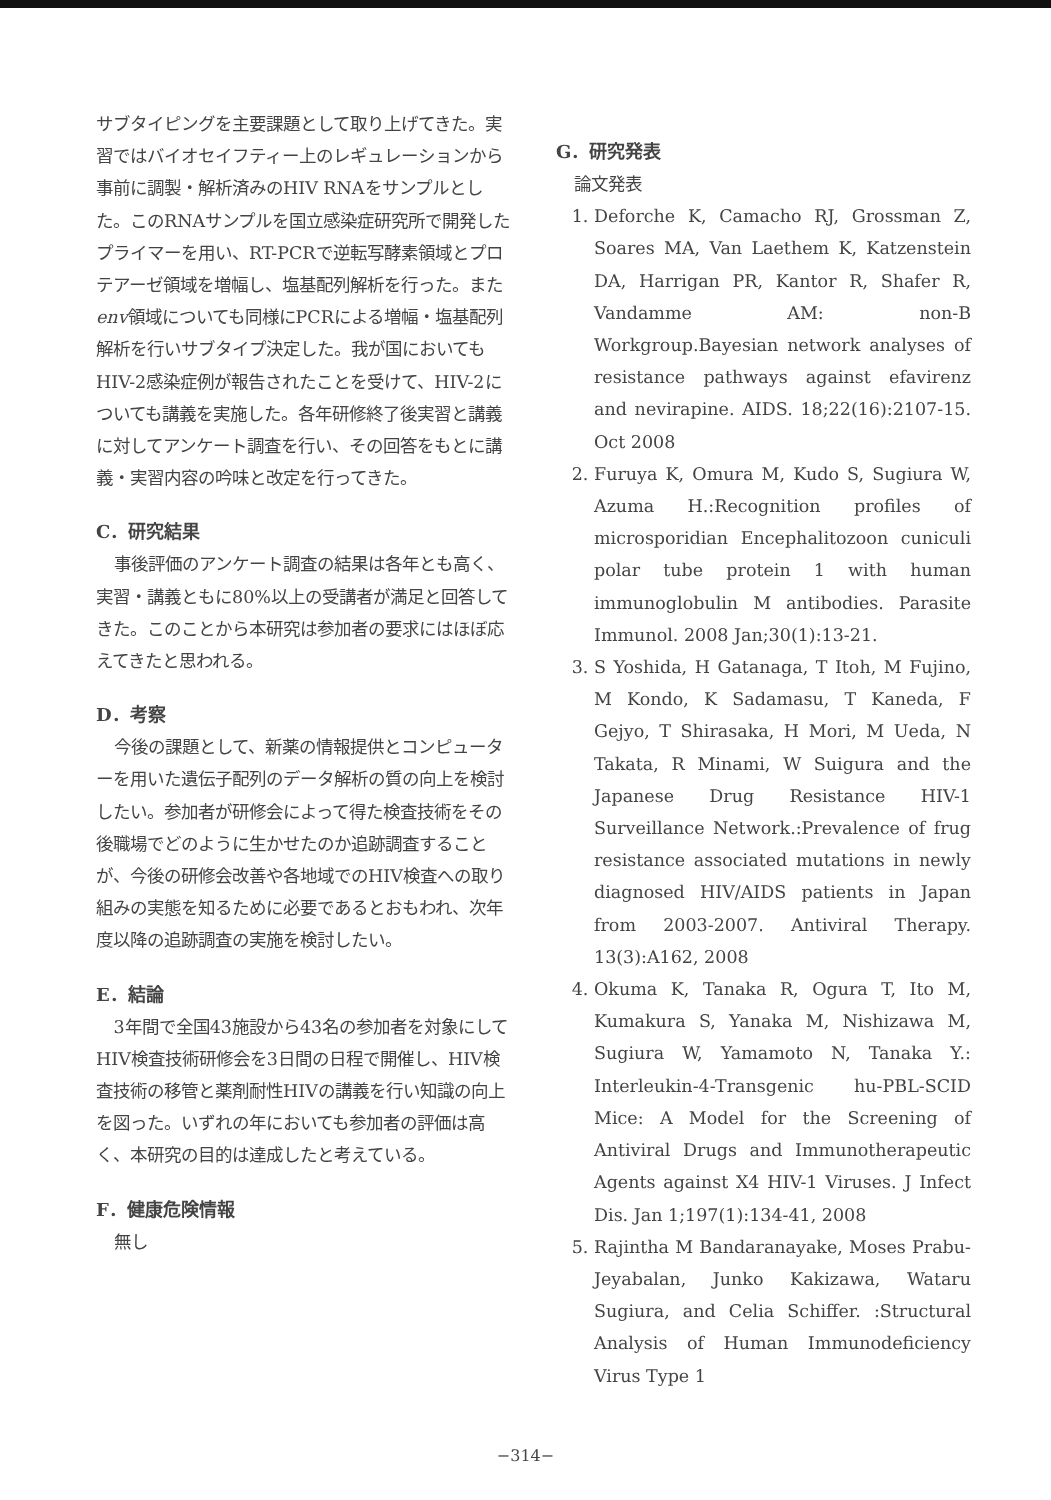サブタイピングを主要課題として取り上げてきた。実習ではバイオセイフティー上のレギュレーションから事前に調製・解析済みのHIV RNAをサンプルとした。このRNAサンプルを国立感染症研究所で開発したプライマーを用い、RT-PCRで逆転写酵素領域とプロテアーゼ領域を増幅し、塩基配列解析を行った。またenv領域についても同様にPCRによる増幅・塩基配列解析を行いサブタイプ決定した。我が国においてもHIV-2感染症例が報告されたことを受けて、HIV-2についても講義を実施した。各年研修終了後実習と講義に対してアンケート調査を行い、その回答をもとに講義・実習内容の吟味と改定を行ってきた。
C．研究結果
事後評価のアンケート調査の結果は各年とも高く、実習・講義ともに80%以上の受講者が満足と回答してきた。このことから本研究は参加者の要求にはほぼ応えてきたと思われる。
D．考察
今後の課題として、新薬の情報提供とコンピューターを用いた遺伝子配列のデータ解析の質の向上を検討したい。参加者が研修会によって得た検査技術をその後職場でどのように生かせたのか追跡調査することが、今後の研修会改善や各地域でのHIV検査への取り組みの実態を知るために必要であるとおもわれ、次年度以降の追跡調査の実施を検討したい。
E．結論
3年間で全国43施設から43名の参加者を対象にしてHIV検査技術研修会を3日間の日程で開催し、HIV検査技術の移管と薬剤耐性HIVの講義を行い知識の向上を図った。いずれの年においても参加者の評価は高く、本研究の目的は達成したと考えている。
F．健康危険情報
無し
G．研究発表
論文発表
1. Deforche K, Camacho RJ, Grossman Z, Soares MA, Van Laethem K, Katzenstein DA, Harrigan PR, Kantor R, Shafer R, Vandamme AM: non-B Workgroup.Bayesian network analyses of resistance pathways against efavirenz and nevirapine. AIDS. 18;22(16):2107-15. Oct 2008
2. Furuya K, Omura M, Kudo S, Sugiura W, Azuma H.:Recognition profiles of microsporidian Encephalitozoon cuniculi polar tube protein 1 with human immunoglobulin M antibodies. Parasite Immunol. 2008 Jan;30(1):13-21.
3. S Yoshida, H Gatanaga, T Itoh, M Fujino, M Kondo, K Sadamasu, T Kaneda, F Gejyo, T Shirasaka, H Mori, M Ueda, N Takata, R Minami, W Suigura and the Japanese Drug Resistance HIV-1 Surveillance Network.:Prevalence of frug resistance associated mutations in newly diagnosed HIV/AIDS patients in Japan from 2003-2007. Antiviral Therapy. 13(3):A162, 2008
4. Okuma K, Tanaka R, Ogura T, Ito M, Kumakura S, Yanaka M, Nishizawa M, Sugiura W, Yamamoto N, Tanaka Y.: Interleukin-4-Transgenic hu-PBL-SCID Mice: A Model for the Screening of Antiviral Drugs and Immunotherapeutic Agents against X4 HIV-1 Viruses. J Infect Dis. Jan 1;197(1):134-41, 2008
5. Rajintha M Bandaranayake, Moses Prabu-Jeyabalan, Junko Kakizawa, Wataru Sugiura, and Celia Schiffer. :Structural Analysis of Human Immunodeficiency Virus Type 1
−314−